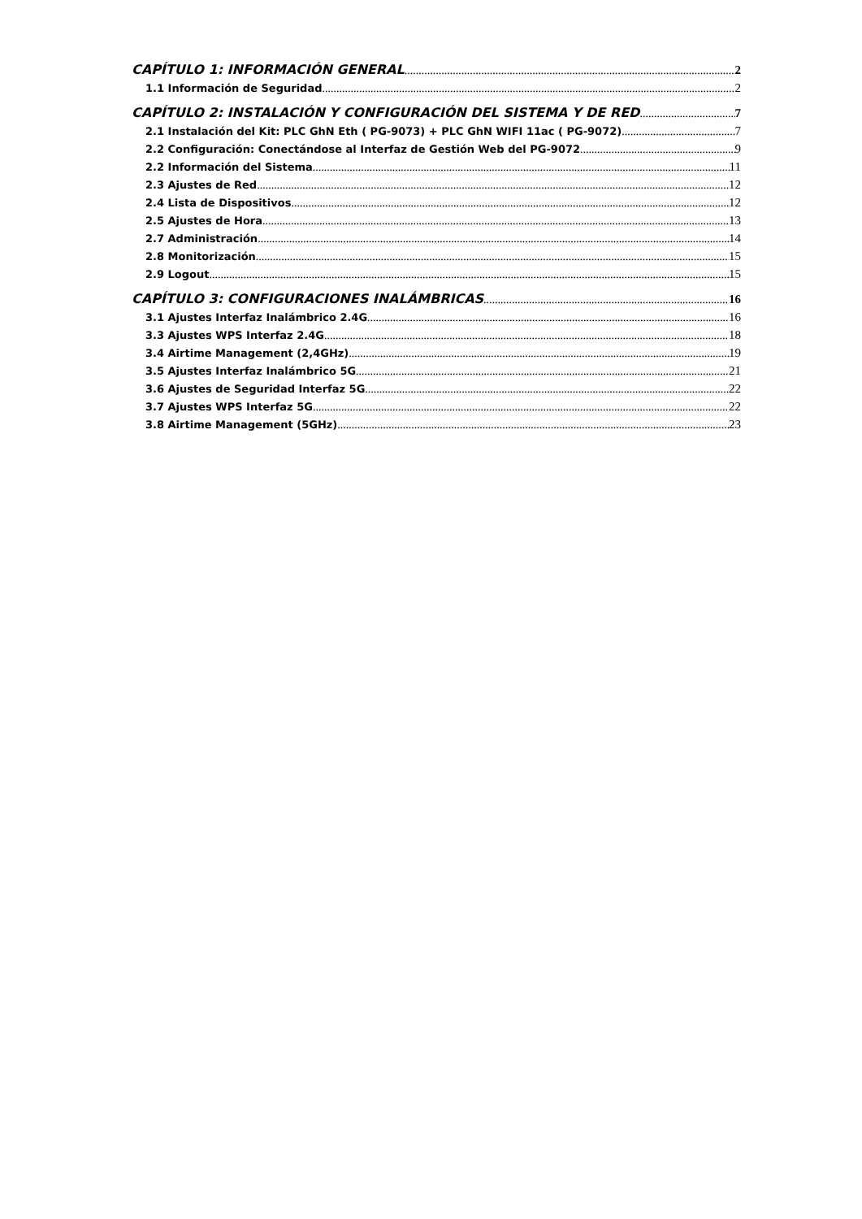CAPÍTULO 1: INFORMACIÓN GENERAL 2
1.1 Información de Seguridad 2
CAPÍTULO 2: INSTALACIÓN Y CONFIGURACIÓN DEL SISTEMA Y DE RED 7
2.1 Instalación del Kit: PLC GhN Eth ( PG-9073) + PLC GhN WIFI 11ac ( PG-9072) 7
2.2 Configuración: Conectándose al Interfaz de Gestión Web del PG-9072 9
2.2 Información del Sistema 11
2.3 Ajustes de Red 12
2.4 Lista de Dispositivos 12
2.5 Ajustes de Hora 13
2.7 Administración 14
2.8 Monitorización 15
2.9 Logout 15
CAPÍTULO 3: CONFIGURACIONES INALÁMBRICAS 16
3.1 Ajustes Interfaz Inalámbrico 2.4G 16
3.3 Ajustes WPS Interfaz 2.4G 18
3.4 Airtime Management (2,4GHz) 19
3.5 Ajustes Interfaz Inalámbrico 5G 21
3.6 Ajustes de Seguridad Interfaz 5G 22
3.7 Ajustes WPS Interfaz 5G 22
3.8 Airtime Management (5GHz) 23